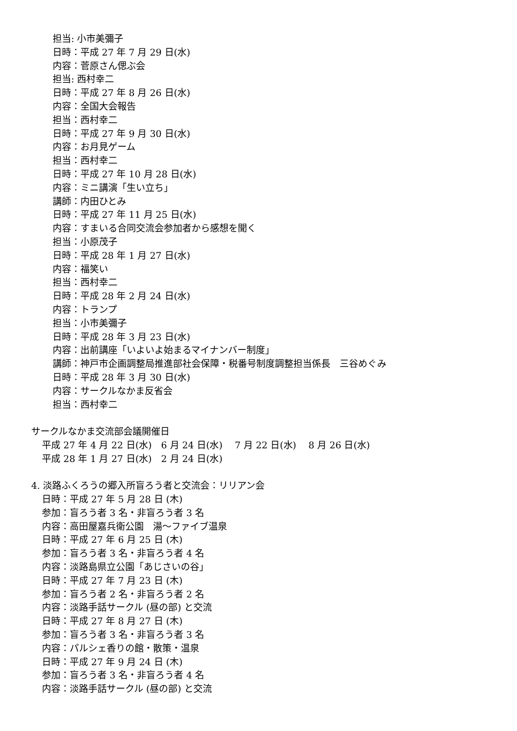担当: 小市美彌子
日時：平成 27 年 7 月 29 日(水)
内容：菅原さん偲ぶ会
担当: 西村幸二
日時：平成 27 年 8 月 26 日(水)
内容：全国大会報告
担当：西村幸二
日時：平成 27 年 9 月 30 日(水)
内容：お月見ゲーム
担当：西村幸二
日時：平成 27 年 10 月 28 日(水)
内容：ミニ講演「生い立ち」
講師：内田ひとみ
日時：平成 27 年 11 月 25 日(水)
内容：すまいる合同交流会参加者から感想を聞く
担当：小原茂子
日時：平成 28 年 1 月 27 日(水)
内容：福笑い
担当：西村幸二
日時：平成 28 年 2 月 24 日(水)
内容：トランプ
担当：小市美彌子
日時：平成 28 年 3 月 23 日(水)
内容：出前講座「いよいよ始まるマイナンバー制度」
講師：神戸市企画調整局推進部社会保障・税番号制度調整担当係長　三谷めぐみ
日時：平成 28 年 3 月 30 日(水)
内容：サークルなかま反省会
担当：西村幸二
サークルなかま交流部会議開催日
平成 27 年 4 月 22 日(水)　6 月 24 日(水)　 7 月 22 日(水)　 8 月 26 日(水)
平成 28 年 1 月 27 日(水)　2 月 24 日(水)
4. 淡路ふくろうの郷入所盲ろう者と交流会：リリアン会
日時：平成 27 年 5 月 28 日 (木)
参加：盲ろう者 3 名・非盲ろう者 3 名
内容：高田屋嘉兵衛公園　湯～ファイブ温泉
日時：平成 27 年 6 月 25 日 (木)
参加：盲ろう者 3 名・非盲ろう者 4 名
内容：淡路島県立公園「あじさいの谷」
日時：平成 27 年 7 月 23 日 (木)
参加：盲ろう者 2 名・非盲ろう者 2 名
内容：淡路手話サークル (昼の部) と交流
日時：平成 27 年 8 月 27 日 (木)
参加：盲ろう者 3 名・非盲ろう者 3 名
内容：パルシェ香りの館・散策・温泉
日時：平成 27 年 9 月 24 日 (木)
参加：盲ろう者 3 名・非盲ろう者 4 名
内容：淡路手話サークル (昼の部) と交流